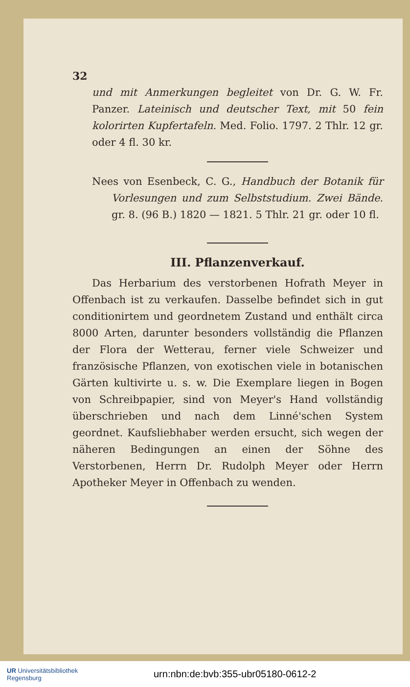32
und mit Anmerkungen begleitet von Dr. G. W. Fr. Panzer. Lateinisch und deutscher Text, mit 50 fein kolorirten Kupfertafeln. Med. Folio. 1797. 2 Thlr. 12 gr. oder 4 fl. 30 kr.
Nees von Esenbeck, C. G., Handbuch der Botanik für Vorlesungen und zum Selbststudium. Zwei Bände. gr. 8. (96 B.) 1820 — 1821. 5 Thlr. 21 gr. oder 10 fl.
III. Pflanzenverkauf.
Das Herbarium des verstorbenen Hofrath Meyer in Offenbach ist zu verkaufen. Dasselbe befindet sich in gut conditionirtem und geordnetem Zustand und enthält circa 8000 Arten, darunter besonders vollständig die Pflanzen der Flora der Wetterau, ferner viele Schweizer und französische Pflanzen, von exotischen viele in botanischen Gärten kultivirte u. s. w. Die Exemplare liegen in Bogen von Schreibpapier, sind von Meyer's Hand vollständig überschrieben und nach dem Linné'schen System geordnet. Kaufsliebhaber werden ersucht, sich wegen der näheren Bedingungen an einen der Söhne des Verstorbenen, Herrn Dr. Rudolph Meyer oder Herrn Apotheker Meyer in Offenbach zu wenden.
UR Universitätsbibliothek
Regensburg
urn:nbn:de:bvb:355-ubr05180-0612-2